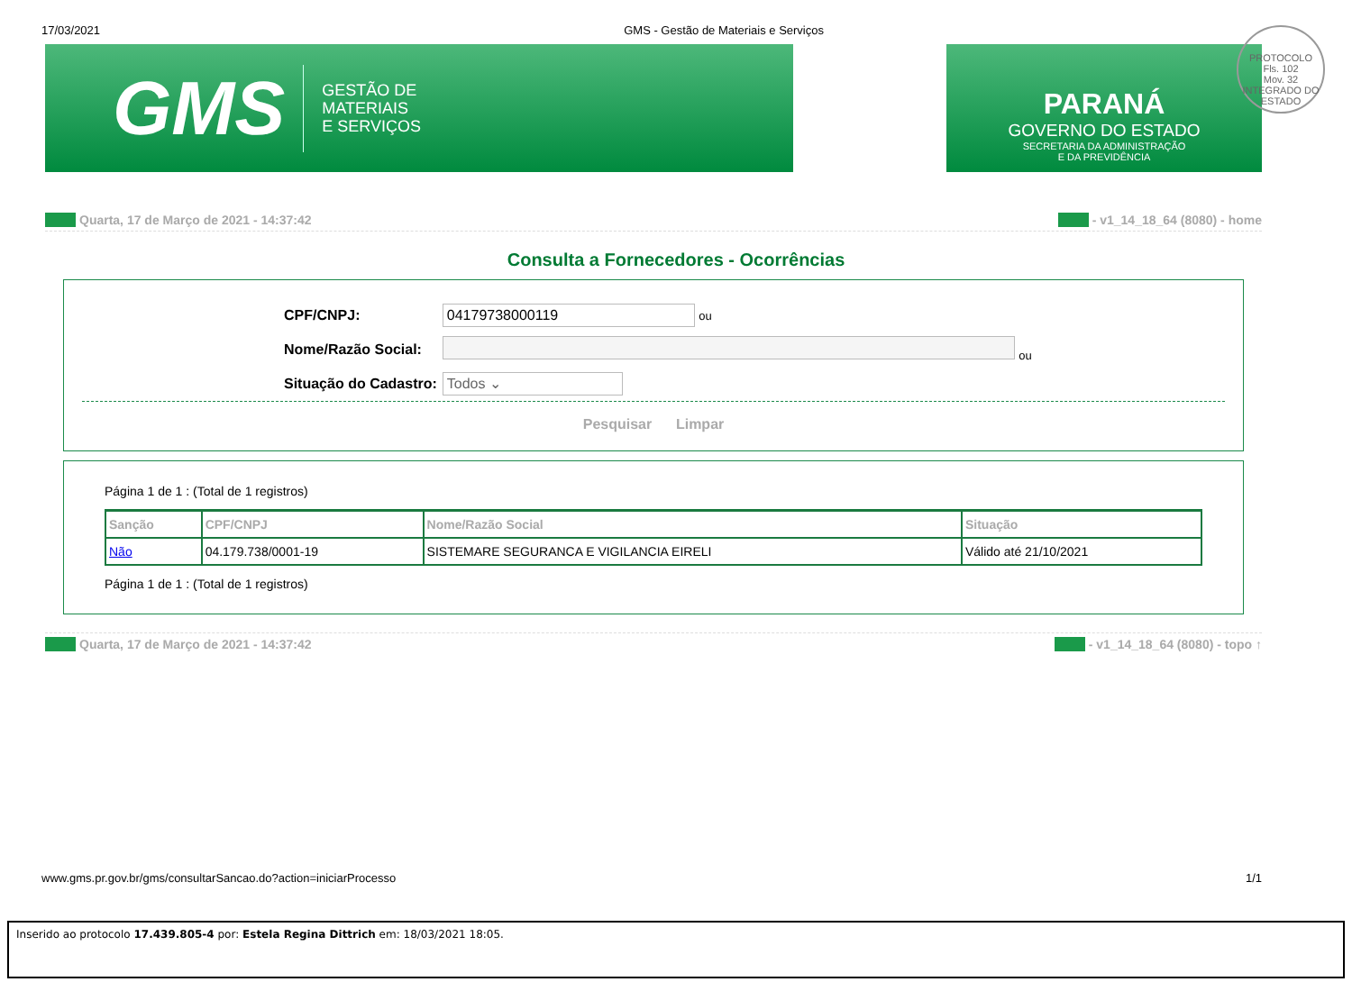17/03/2021 GMS - Gestão de Materiais e Serviços
GMS
GESTÃO DE
MATERIAIS
E SERVIÇOS
PARANÁ
GOVERNO DO ESTADO
SECRETARIA DA ADMINISTRAÇÃO
E DA PREVIDÊNCIA
PROTOCOLO
Fls. 102
Mov. 32
INTEGRADO DO ESTADO
Quarta, 17 de Março de 2021 - 14:37:42 - v1_14_18_64 (8080) - home
Consulta a Fornecedores - Ocorrências
| CPF/CNPJ: | 04179738000119 ou |
| Nome/Razão Social: | ou |
| Situação do Cadastro: | Todos ⌄ |
Pesquisar Limpar
Página 1 de 1 : (Total de 1 registros)
| Sanção | CPF/CNPJ | Nome/Razão Social | Situação |
| --- | --- | --- | --- |
| Não | 04.179.738/0001-19 | SISTEMARE SEGURANCA E VIGILANCIA EIRELI | Válido até 21/10/2021 |
Página 1 de 1 : (Total de 1 registros)
Quarta, 17 de Março de 2021 - 14:37:42 - v1_14_18_64 (8080) - topo ↑
www.gms.pr.gov.br/gms/consultarSancao.do?action=iniciarProcesso 1/1
Inserido ao protocolo 17.439.805-4 por: Estela Regina Dittrich em: 18/03/2021 18:05.